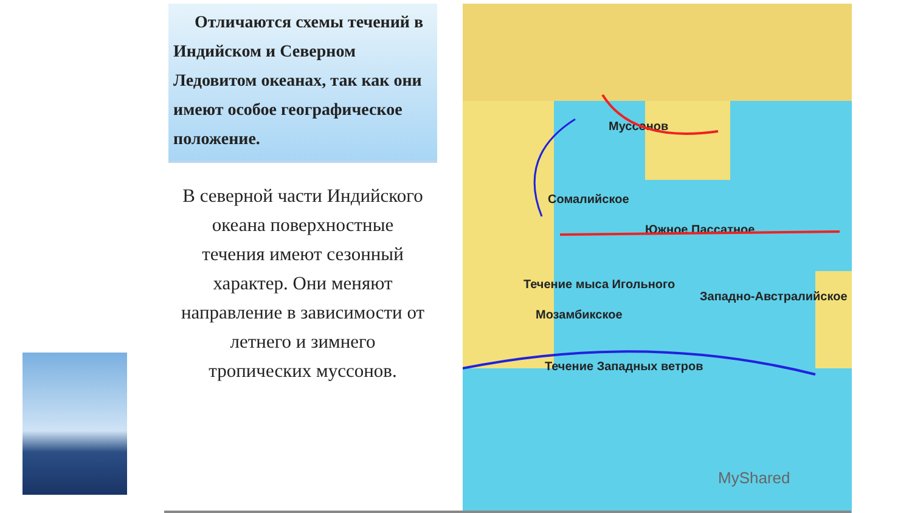Отличаются схемы течений в Индийском и Северном Ледовитом океанах, так как они имеют особое географическое положение.
В северной части Индийского океана поверхностные течения имеют сезонный характер. Они меняют направление в зависимости от летнего и зимнего тропических муссонов.
Муссонов
Южное Пассатное
Сомалийское
Течение мыса Игольного
Мозамбикское
Западно-Австралийское
Течение Западных ветров
MyShared